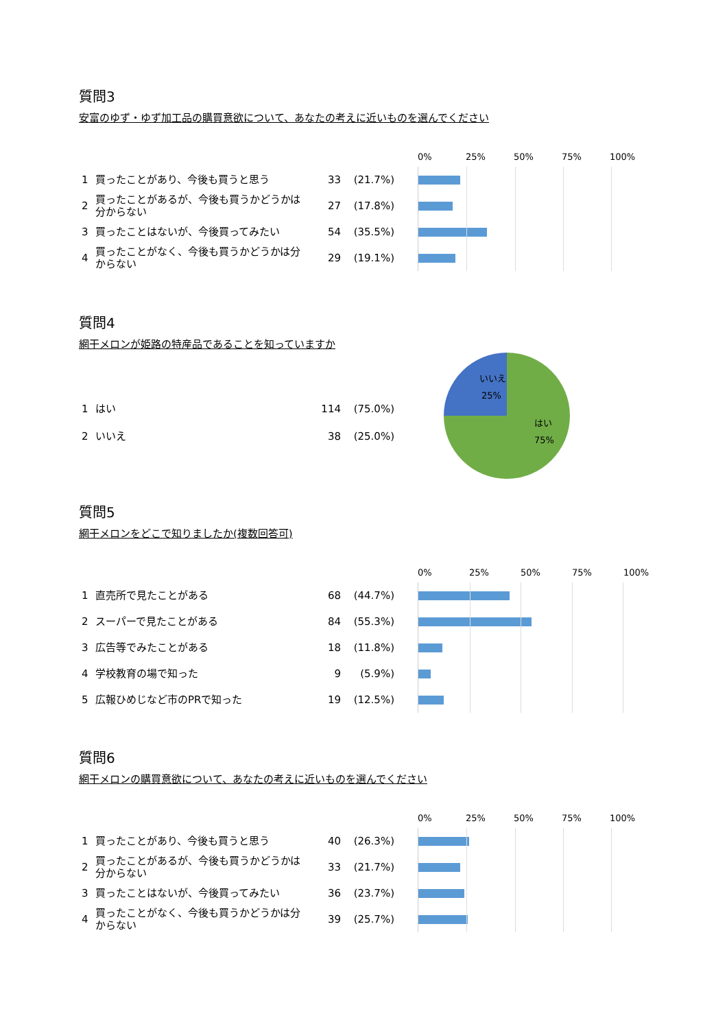質問3
安富のゆず・ゆず加工品の購買意欲について、あなたの考えに近いものを選んでください
| 1 | 買ったことがあり、今後も買うと思う | 33 | (21.7%) |
| 2 | 買ったことがあるが、今後も買うかどうかは分からない | 27 | (17.8%) |
| 3 | 買ったことはないが、今後買ってみたい | 54 | (35.5%) |
| 4 | 買ったことがなく、今後も買うかどうかは分からない | 29 | (19.1%) |
0% 25% 50% 75% 100%
質問4
網干メロンが姫路の特産品であることを知っていますか
| 1 | はい | 114 | (75.0%) |
| 2 | いいえ | 38 | (25.0%) |
いいえ
25%
はい
75%
質問5
網干メロンをどこで知りましたか(複数回答可)
| 1 | 直売所で見たことがある | 68 | (44.7%) |
| 2 | スーパーで見たことがある | 84 | (55.3%) |
| 3 | 広告等でみたことがある | 18 | (11.8%) |
| 4 | 学校教育の場で知った | 9 | (5.9%) |
| 5 | 広報ひめじなど市のPRで知った | 19 | (12.5%) |
0% 25% 50% 75% 100%
質問6
網干メロンの購買意欲について、あなたの考えに近いものを選んでください
| 1 | 買ったことがあり、今後も買うと思う | 40 | (26.3%) |
| 2 | 買ったことがあるが、今後も買うかどうかは分からない | 33 | (21.7%) |
| 3 | 買ったことはないが、今後買ってみたい | 36 | (23.7%) |
| 4 | 買ったことがなく、今後も買うかどうかは分からない | 39 | (25.7%) |
0% 25% 50% 75% 100%